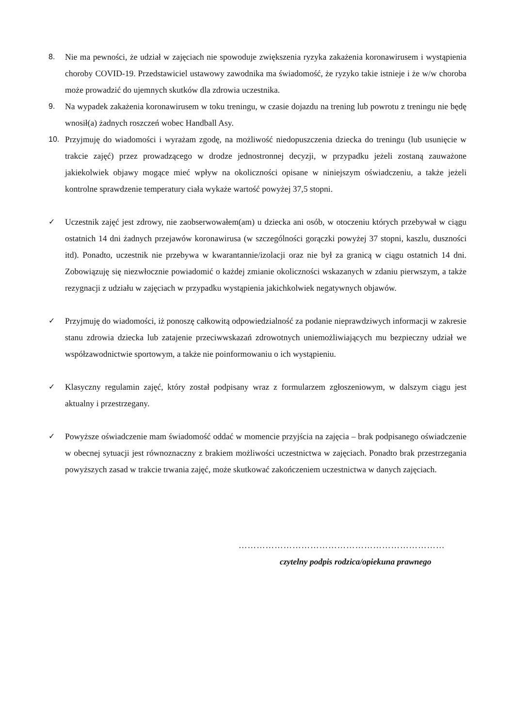8. Nie ma pewności, że udział w zajęciach nie spowoduje zwiększenia ryzyka zakażenia koronawirusem i wystąpienia choroby COVID-19. Przedstawiciel ustawowy zawodnika ma świadomość, że ryzyko takie istnieje i że w/w choroba może prowadzić do ujemnych skutków dla zdrowia uczestnika.
9. Na wypadek zakażenia koronawirusem w toku treningu, w czasie dojazdu na trening lub powrotu z treningu nie będę wnosił(a) żadnych roszczeń wobec Handball Asy.
10. Przyjmuję do wiadomości i wyrażam zgodę, na możliwość niedopuszczenia dziecka do treningu (lub usunięcie w trakcie zajęć) przez prowadzącego w drodze jednostronnej decyzji, w przypadku jeżeli zostaną zauważone jakiekolwiek objawy mogące mieć wpływ na okoliczności opisane w niniejszym oświadczeniu, a także jeżeli kontrolne sprawdzenie temperatury ciała wykaże wartość powyżej 37,5 stopni.
✓ Uczestnik zajęć jest zdrowy, nie zaobserwowałem(am) u dziecka ani osób, w otoczeniu których przebywał w ciągu ostatnich 14 dni żadnych przejawów koronawirusa (w szczególności gorączki powyżej 37 stopni, kaszlu, duszności itd). Ponadto, uczestnik nie przebywa w kwarantannie/izolacji oraz nie był za granicą w ciągu ostatnich 14 dni. Zobowiązuję się niezwłocznie powiadomić o każdej zmianie okoliczności wskazanych w zdaniu pierwszym, a także rezygnacji z udziału w zajęciach w przypadku wystąpienia jakichkolwiek negatywnych objawów.
✓ Przyjmuję do wiadomości, iż ponoszę całkowitą odpowiedzialność za podanie nieprawdziwych informacji w zakresie stanu zdrowia dziecka lub zatajenie przeciwwskazań zdrowotnych uniemożliwiających mu bezpieczny udział we współzawodnictwie sportowym, a także nie poinformowaniu o ich wystąpieniu.
✓ Klasyczny regulamin zajęć, który został podpisany wraz z formularzem zgłoszeniowym, w dalszym ciągu jest aktualny i przestrzegany.
✓ Powyższe oświadczenie mam świadomość oddać w momencie przyjścia na zajęcia – brak podpisanego oświadczenie w obecnej sytuacji jest równoznaczny z brakiem możliwości uczestnictwa w zajęciach. Ponadto brak przestrzegania powyższych zasad w trakcie trwania zajęć, może skutkować zakończeniem uczestnictwa w danych zajęciach.
……………………………………………………………
czytelny podpis rodzica/opiekuna prawnego